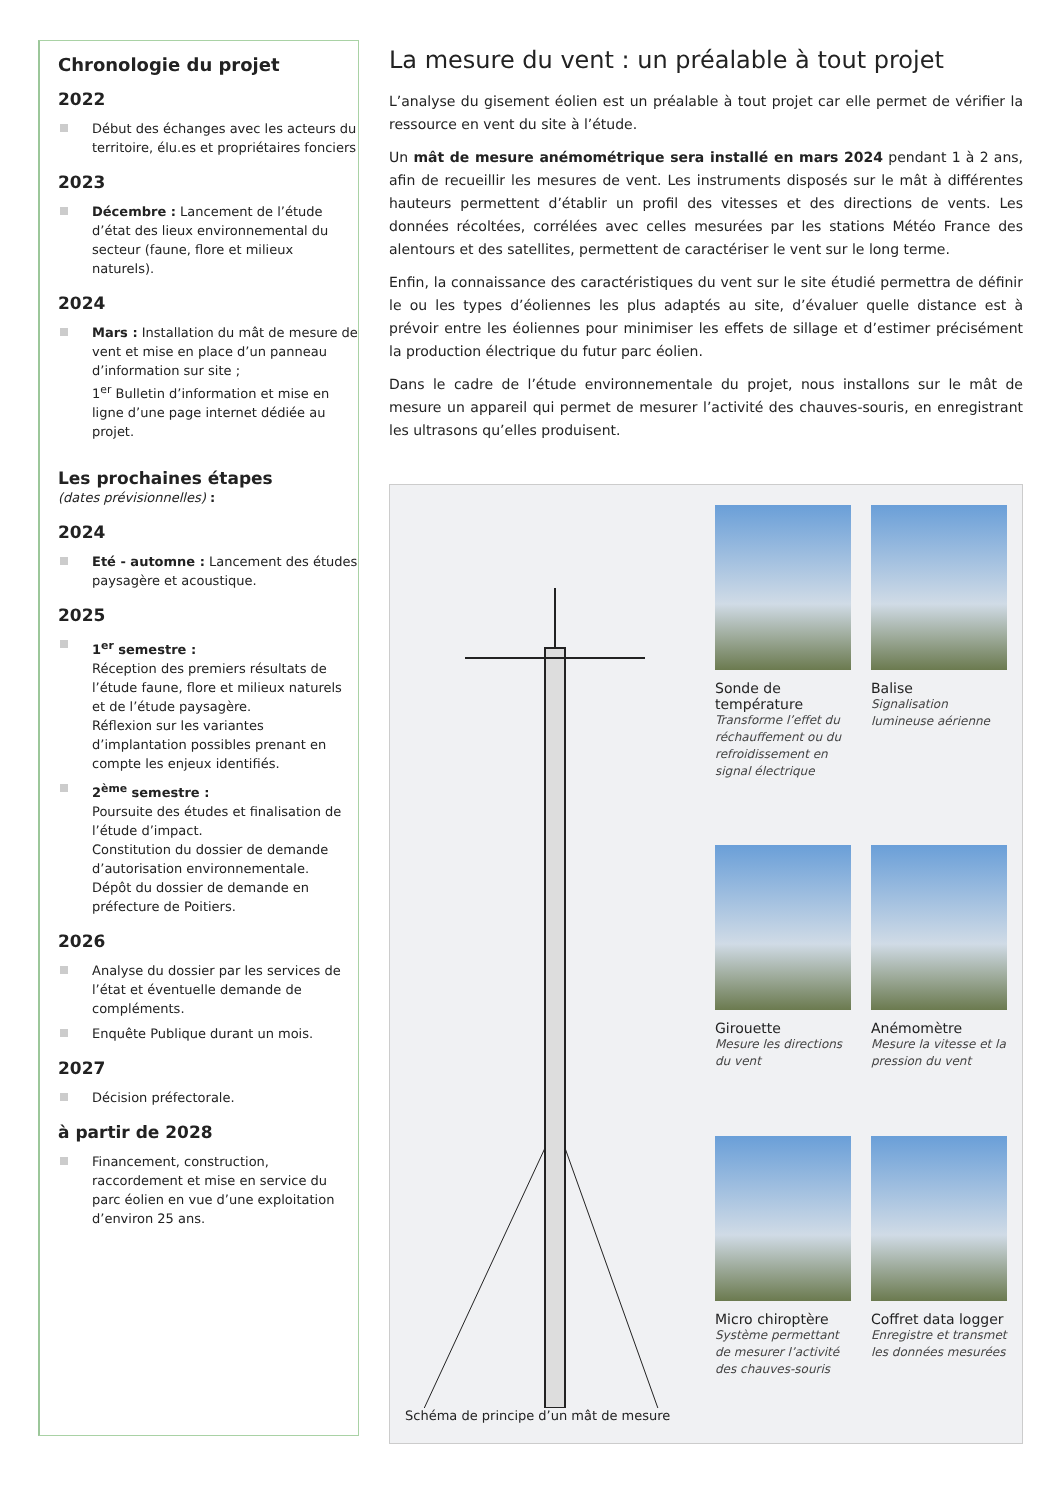Chronologie du projet
2022
Début des échanges avec les acteurs du territoire, élu.es et propriétaires fonciers
2023
Décembre : Lancement de l’étude d’état des lieux environnemental du secteur (faune, flore et milieux naturels).
2024
Mars : Installation du mât de mesure de vent et mise en place d’un panneau d’information sur site ;
1<sup>er</sup> Bulletin d’information et mise en ligne d’une page internet dédiée au projet.
Les prochaines étapes
(dates prévisionnelles) :
2024
Eté - automne : Lancement des études paysagère et acoustique.
2025
1<sup>er</sup> semestre :
Réception des premiers résultats de l’étude faune, flore et milieux naturels et de l’étude paysagère.
Réflexion sur les variantes d’implantation possibles prenant en compte les enjeux identifiés.
2<sup>ème</sup> semestre :
Poursuite des études et finalisation de l’étude d’impact.
Constitution du dossier de demande d’autorisation environnementale.
Dépôt du dossier de demande en préfecture de Poitiers.
2026
Analyse du dossier par les services de l’état et éventuelle demande de compléments.
Enquête Publique durant un mois.
2027
Décision préfectorale.
à partir de 2028
Financement, construction, raccordement et mise en service du parc éolien en vue d’une exploitation d’environ 25 ans.
La mesure du vent : un préalable à tout projet
L’analyse du gisement éolien est un préalable à tout projet car elle permet de vérifier la ressource en vent du site à l’étude.
Un mât de mesure anémométrique sera installé en mars 2024 pendant 1 à 2 ans, afin de recueillir les mesures de vent. Les instruments disposés sur le mât à différentes hauteurs permettent d’établir un profil des vitesses et des directions de vents. Les données récoltées, corrélées avec celles mesurées par les stations Météo France des alentours et des satellites, permettent de caractériser le vent sur le long terme.
Enfin, la connaissance des caractéristiques du vent sur le site étudié permettra de définir le ou les types d’éoliennes les plus adaptés au site, d’évaluer quelle distance est à prévoir entre les éoliennes pour minimiser les effets de sillage et d’estimer précisément la production électrique du futur parc éolien.
Dans le cadre de l’étude environnementale du projet, nous installons sur le mât de mesure un appareil qui permet de mesurer l’activité des chauves-souris, en enregistrant les ultrasons qu’elles produisent.
Schéma de principe d’un mât de mesure
Sonde de température
Transforme l’effet du réchauffement ou du refroidissement en signal électrique
Balise
Signalisation lumineuse aérienne
Girouette
Mesure les directions du vent
Anémomètre
Mesure la vitesse et la pression du vent
Micro chiroptère
Système permettant de mesurer l’activité des chauves-souris
Coffret data logger
Enregistre et transmet les données mesurées